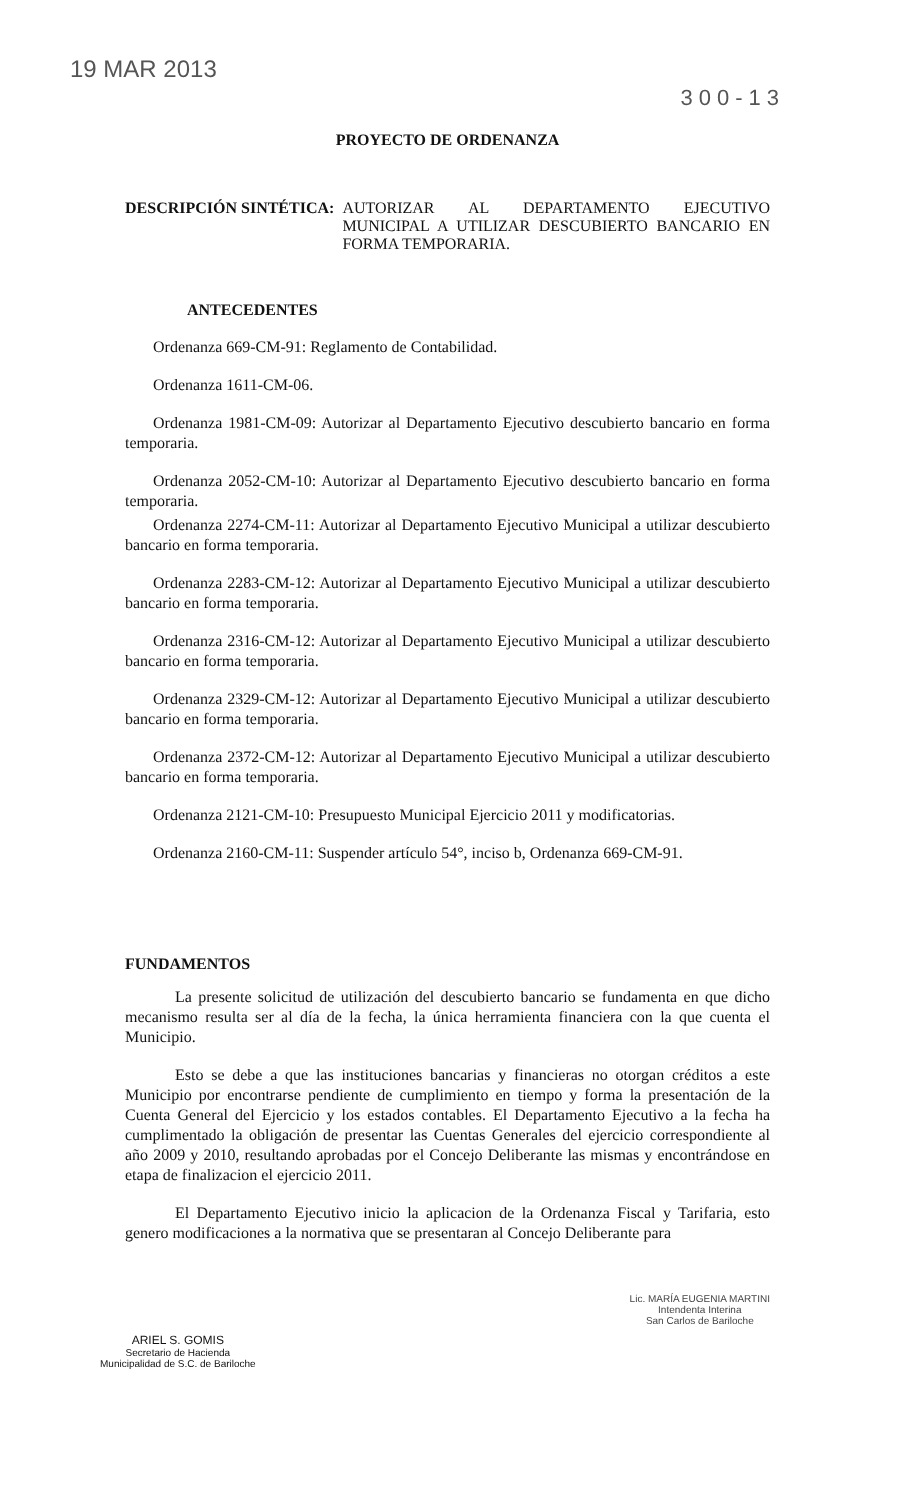19 MAR 2013
300-13
PROYECTO DE ORDENANZA
DESCRIPCIÓN SINTÉTICA: AUTORIZAR AL DEPARTAMENTO EJECUTIVO MUNICIPAL A UTILIZAR DESCUBIERTO BANCARIO EN FORMA TEMPORARIA.
ANTECEDENTES
Ordenanza 669-CM-91: Reglamento de Contabilidad.
Ordenanza 1611-CM-06.
Ordenanza 1981-CM-09: Autorizar al Departamento Ejecutivo descubierto bancario en forma temporaria.
Ordenanza 2052-CM-10: Autorizar al Departamento Ejecutivo descubierto bancario en forma temporaria.
Ordenanza 2274-CM-11: Autorizar al Departamento Ejecutivo Municipal a utilizar descubierto bancario en forma temporaria.
Ordenanza 2283-CM-12: Autorizar al Departamento Ejecutivo Municipal a utilizar descubierto bancario en forma temporaria.
Ordenanza 2316-CM-12: Autorizar al Departamento Ejecutivo Municipal a utilizar descubierto bancario en forma temporaria.
Ordenanza 2329-CM-12: Autorizar al Departamento Ejecutivo Municipal a utilizar descubierto bancario en forma temporaria.
Ordenanza 2372-CM-12: Autorizar al Departamento Ejecutivo Municipal a utilizar descubierto bancario en forma temporaria.
Ordenanza 2121-CM-10: Presupuesto Municipal Ejercicio 2011 y modificatorias.
Ordenanza 2160-CM-11: Suspender artículo 54°, inciso b, Ordenanza 669-CM-91.
FUNDAMENTOS
La presente solicitud de utilización del descubierto bancario se fundamenta en que dicho mecanismo resulta ser al día de la fecha, la única herramienta financiera con la que cuenta el Municipio.
Esto se debe a que las instituciones bancarias y financieras no otorgan créditos a este Municipio por encontrarse pendiente de cumplimiento en tiempo y forma la presentación de la Cuenta General del Ejercicio y los estados contables. El Departamento Ejecutivo a la fecha ha cumplimentado la obligación de presentar las Cuentas Generales del ejercicio correspondiente al año 2009 y 2010, resultando aprobadas por el Concejo Deliberante las mismas y encontrándose en etapa de finalizacion el ejercicio 2011.
El Departamento Ejecutivo inicio la aplicacion de la Ordenanza Fiscal y Tarifaria, esto genero modificaciones a la normativa que se presentaran al Concejo Deliberante para
ARIEL S. GOMIS
Secretario de Hacienda
Municipalidad de S.C. de Bariloche
Lic. MARÍA EUGENIA MARTINI
Intendenta Interina
San Carlos de Bariloche